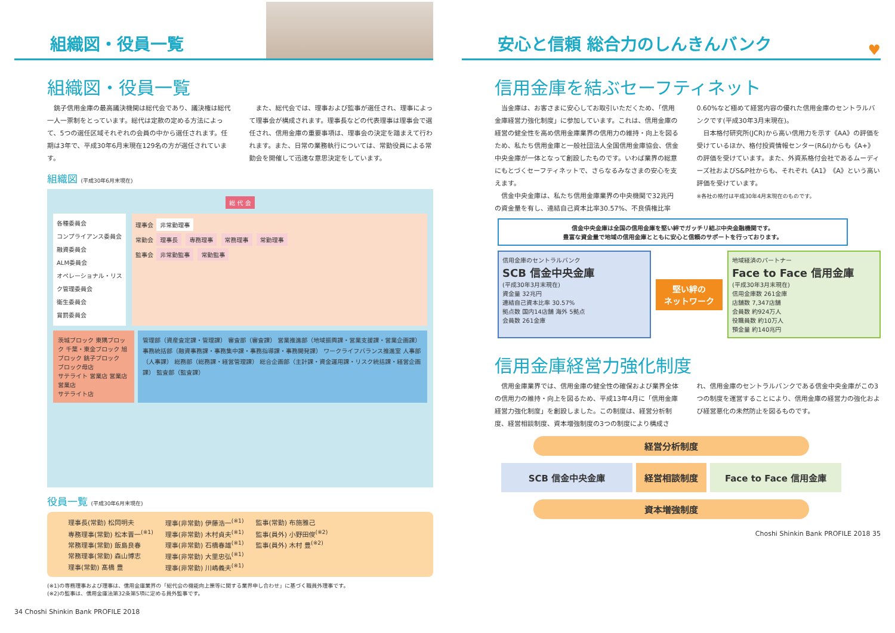組織図・役員一覧
組織図・役員一覧
　銚子信用金庫の最高議決機関は総代会であり、議決権は総代一人一票制をとっています。総代は定款の定める方法によって、5つの選任区域それぞれの会員の中から選任されます。任期は3年で、平成30年6月末現在129名の方が選任されています。
　また、総代会では、理事および監事が選任され、理事によって理事会が構成されます。理事長などの代表理事は理事会で選任され、信用金庫の重要事項は、理事会の決定を踏まえて行われます。また、日常の業務執行については、常勤役員による常勤会を開催して迅速な意思決定をしています。
組織図 (平成30年6月末現在)
総 代 会
各種委員会
コンプライアンス委員会
融資委員会
ALM委員会
オペレーショナル・リスク管理委員会
衛生委員会
賞罰委員会
理事会 非常勤理事
常勤会 理事長 専務理事 常務理事 常勤理事
監事会 非常勤監事 常勤監事
茨城ブロック 東隅ブロック 千葉・東金ブロック 旭ブロック 銚子ブロック
ブロック母店
サテライト 営業店 営業店 営業店
サテライト店
管理部（資産査定課・管理課） 審査部（審査課） 営業推進部（地域振興課・営業支援課・営業企画課） 事務統括部（融資事務課・事務集中課・事務指導課・事務開発課） ワークライフバランス推進室 人事部（人事課） 総務部（総務課・経営管理課） 総合企画部（主計課・資金運用課・リスク統括課・経営企画課） 監査部（監査課）
役員一覧 (平成30年6月末現在)
| 理事長(常勤) 松岡明夫 | 理事(非常勤) 伊藤浩一<sup>(※1)</sup> | 監事(常勤) 布施雅己 |
| 専務理事(常勤) 松本晋一<sup>(※1)</sup> | 理事(非常勤) 木村貞夫<sup>(※1)</sup> | 監事(員外) 小野田俊<sup>(※2)</sup> |
| 常務理事(常勤) 飯島良春 | 理事(非常勤) 石橋春雄<sup>(※1)</sup> | 監事(員外) 木村 豊<sup>(※2)</sup> |
| 常務理事(常勤) 森山博志 | 理事(非常勤) 大里忠弘<sup>(※1)</sup> | |
| 理事(常勤) 髙橋 豊 | 理事(非常勤) 川嶋義夫<sup>(※1)</sup> | |
(※1)の専務理事および理事は、信用金庫業界の「総代会の機能向上策等に関する業界申し合わせ」に基づく職員外理事です。
(※2)の監事は、信用金庫法第32条第5項に定める員外監事です。
34 Choshi Shinkin Bank PROFILE 2018
安心と信頼 総合力のしんきんバンク
♥
信用金庫を結ぶセーフティネット
　当金庫は、お客さまに安心してお取引いただくため、「信用金庫経営力強化制度」に参加しています。これは、信用金庫の経営の健全性を高め信用金庫業界の信用力の維持・向上を図るため、私たち信用金庫と一般社団法人全国信用金庫協会、信金中央金庫が一体となって創設したものです。いわば業界の総意にもとづくセーフティネットで、さらなるみなさまの安心を支えます。
　信金中央金庫は、私たち信用金庫業界の中央機関で32兆円の資金量を有し、連結自己資本比率30.57%、不良債権比率0.60%など極めて経営内容の優れた信用金庫のセントラルバンクです(平成30年3月末現在)。
　日本格付研究所(JCR)から高い信用力を示す《AA》の評価を受けているほか、格付投資情報センター(R&I)からも《A+》の評価を受けています。また、外資系格付会社であるムーディーズ社およびS&P社からも、それぞれ《A1》《A》という高い評価を受けています。
※各社の格付は平成30年4月末現在のものです。
信金中央金庫は全国の信用金庫を堅い絆でガッチリ結ぶ中央金融機関です。
豊富な資金量で地域の信用金庫とともに安心と信頼のサポートを行っております。
信用金庫のセントラルバンク
SCB 信金中央金庫
(平成30年3月末現在)
資金量 32兆円
連結自己資本比率 30.57%
拠点数 国内14店舗 海外 5拠点
会員数 261金庫
堅い絆の
ネットワーク
地域経済のパートナー
Face to Face 信用金庫
(平成30年3月末現在)
信用金庫数 261金庫
店舗数 7,347店舗
会員数 約924万人
役職員数 約10万人
預金量 約140兆円
信用金庫経営力強化制度
　信用金庫業界では、信用金庫の健全性の確保および業界全体の信用力の維持・向上を図るため、平成13年4月に「信用金庫経営力強化制度」を創設しました。この制度は、経営分析制度、経営相談制度、資本増強制度の3つの制度により構成され、信用金庫のセントラルバンクである信金中央金庫がこの3つの制度を運営することにより、信用金庫の経営力の強化および経営悪化の未然防止を図るものです。
経営分析制度
SCB 信金中央金庫 経営相談制度 Face to Face 信用金庫
資本増強制度
Choshi Shinkin Bank PROFILE 2018 35